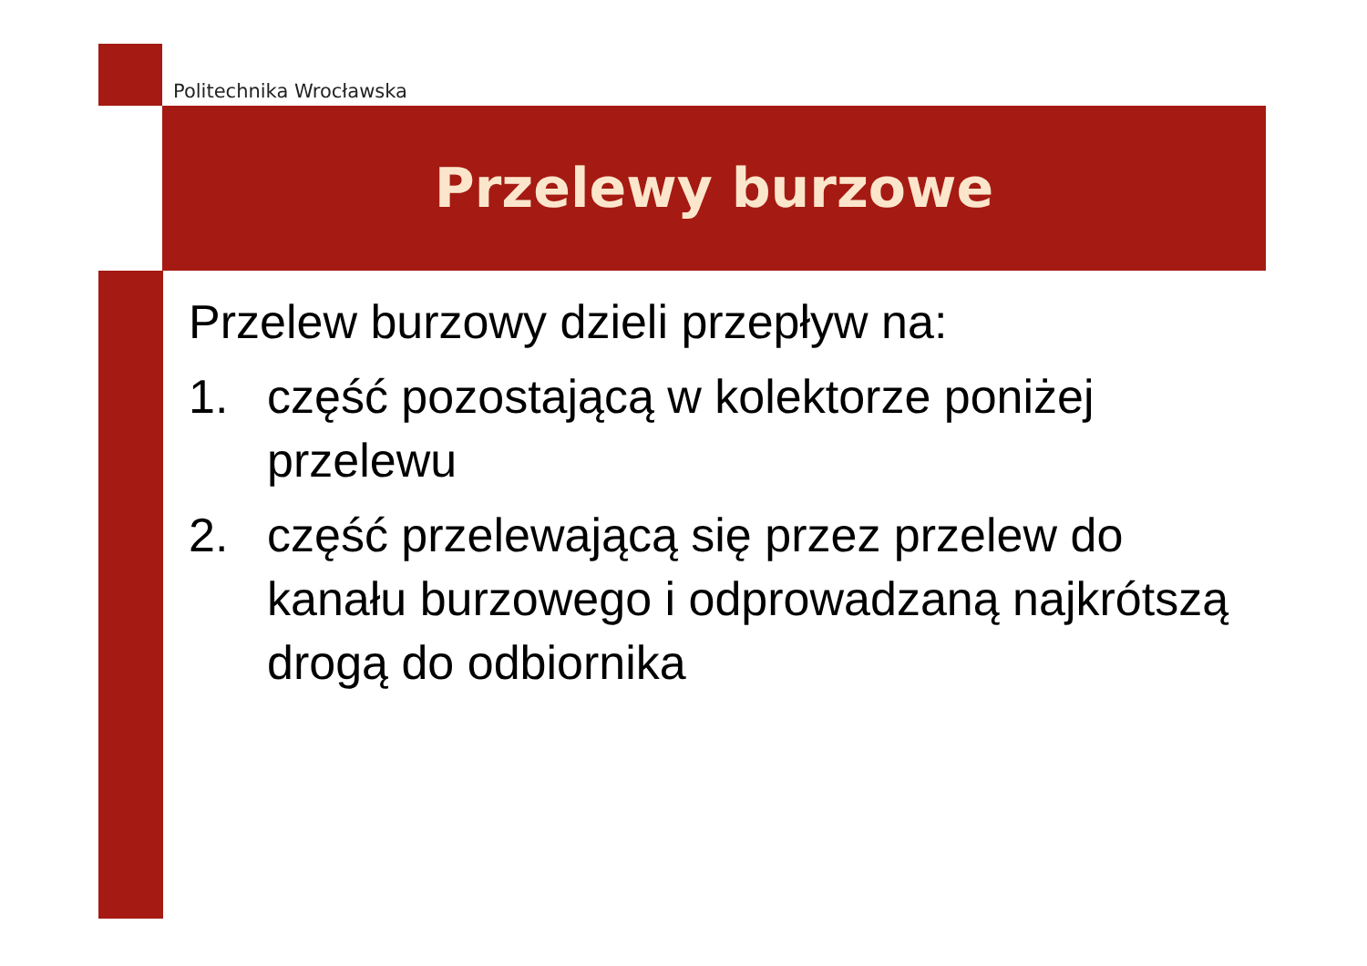Politechnika Wrocławska
Przelewy burzowe
Przelew burzowy dzieli przepływ na:
1. część pozostającą w kolektorze poniżej przelewu
2. część przelewającą się przez przelew do kanału burzowego i odprowadzaną najkrótszą drogą do odbiornika